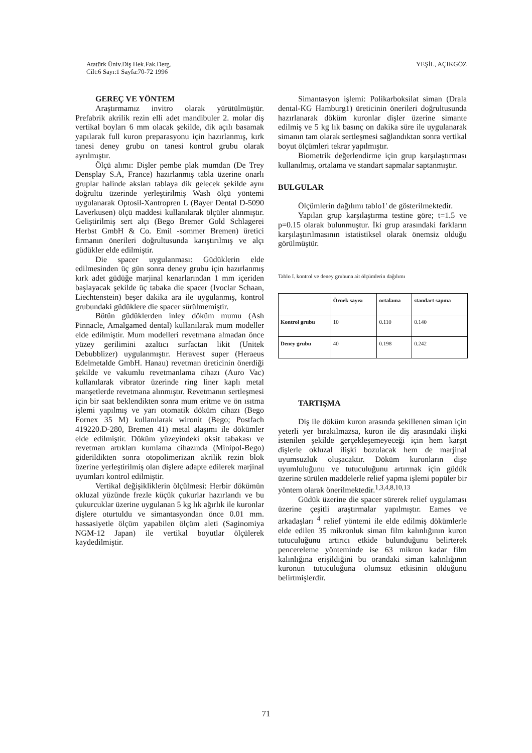Atatürk Üniv.Diş Hek.Fak.Derg.
Cilt:6 Sayı:1 Sayfa:70-72 1996
YEŞİL, AÇIKGÖZ
GEREÇ VE YÖNTEM
Araştırmamız invitro olarak yürütülmüştür. Prefabrik akrilik rezin elli adet mandibuler 2. molar diş vertikal boyları 6 mm olacak şekilde, dik açılı basamak yapılarak full kuron preparasyonu için hazırlanmış, kırk tanesi deney grubu on tanesi kontrol grubu olarak ayrılmıştır.
Ölçü alımı: Dişler pembe plak mumdan (De Trey Densplay S.A, France) hazırlanmış tabla üzerine onarlı gruplar halinde aksları tablaya dik gelecek şekilde aynı doğrultu üzerinde yerleştirilmiş Wash ölçü yöntemi uygulanarak Optosil-Xantropren L (Bayer Dental D-5090 Laverkusen) ölçü maddesi kullanılarak ölçüler alınmıştır. Geliştirilmiş sert alçı (Bego Bremer Gold Schlagerei Herbst GmbH & Co. Emil -sommer Bremen) üretici firmanın önerileri doğrultusunda karıştırılmış ve alçı güdükler elde edilmiştir.
Die spacer uygulanması: Güdüklerin elde edilmesinden üç gün sonra deney grubu için hazırlanmış kırk adet güdüğe marjinal kenarlarından 1 mm içeriden başlayacak şekilde üç tabaka die spacer (Ivoclar Schaan, Liechtenstein) beşer dakika ara ile uygulanmış, kontrol grubundaki güdüklere die spacer sürülmemiştir.
Bütün güdüklerden inley döküm mumu (Ash Pinnacle, Amalgamed dental) kullanılarak mum modeller elde edilmiştir. Mum modelleri revetmana almadan önce yüzey gerilimini azaltıcı surfactan likit (Unitek Debubblizer) uygulanmıştır. Heravest super (Heraeus Edelmetalde GmbH. Hanau) revetman üreticinin önerdiği şekilde ve vakumlu revetmanlama cihazı (Auro Vac) kullanılarak vibrator üzerinde ring liner kaplı metal manşetlerde revetmana alınmıştır. Revetmanın sertleşmesi için bir saat beklendikten sonra mum eritme ve ön ısıtma işlemi yapılmış ve yarı otomatik döküm cihazı (Bego Fornex 35 M) kullanılarak wironit (Bego; Postfach 419220.D-280, Bremen 41) metal alaşımı ile dökümler elde edilmiştir. Döküm yüzeyindeki oksit tabakası ve revetman artıkları kumlama cihazında (Minipol-Bego) giderildikten sonra otopolimerizan akrilik rezin blok üzerine yerleştirilmiş olan dişlere adapte edilerek marjinal uyumları kontrol edilmiştir.
Vertikal değişikliklerin ölçülmesi: Herbir dökümün okluzal yüzünde frezle küçük çukurlar hazırlandı ve bu çukurcuklar üzerine uygulanan 5 kg lık ağırlık ile kuronlar dişlere oturtuldu ve simantasyondan önce 0.01 mm. hassasiyetle ölçüm yapabilen ölçüm aleti (Saginomiya NGM-12 Japan) ile vertikal boyutlar ölçülerek kaydedilmiştir.
Simantasyon işlemi: Polikarboksilat siman (Drala dental-KG Hamburg1) üreticinin önerileri doğrultusunda hazırlanarak döküm kuronlar dişler üzerine simante edilmiş ve 5 kg lık basınç on dakika süre ile uygulanarak simanın tam olarak sertleşmesi sağlandıktan sonra vertikal boyut ölçümleri tekrar yapılmıştır.
Biometrik değerlendirme için grup karşılaştırması kullanılmış, ortalama ve standart sapmalar saptanmıştır.
BULGULAR
Ölçümlerin dağılımı tablo1' de gösterilmektedir.
Yapılan grup karşılaştırma testine göre; t=1.5 ve p=0.15 olarak bulunmuştur. İki grup arasındaki farkların karşılaştırılmasının istatistiksel olarak önemsiz olduğu görülmüştür.
Tablo I. kontrol ve deney grubuna ait ölçümlerin dağılımı
| | Örnek sayısı | ortalama | standart sapma |
| --- | --- | --- | --- |
| Kontrol grubu | 10 | 0.110 | 0.140 |
| Deney grubu | 40 | 0.198 | 0.242 |
TARTIŞMA
Diş ile döküm kuron arasında şekillenen siman için yeterli yer bırakılmazsa, kuron ile diş arasındaki ilişki istenilen şekilde gerçekleşemeyeceği için hem karşıt dişlerle okluzal ilişki bozulacak hem de marjinal uyumsuzluk oluşacaktır. Döküm kuronların dişe uyumluluğunu ve tutuculuğunu artırmak için güdük üzerine sürülen maddelerle relief yapma işlemi popüler bir yöntem olarak önerilmektedir.<sup>1,3,4,8,10,13</sup>
Güdük üzerine die spacer sürerek relief uygulaması üzerine çeşitli araştırmalar yapılmıştır. Eames ve arkadaşları <sup>4</sup> relief yöntemi ile elde edilmiş dökümlerle elde edilen 35 mikronluk siman film kalınlığının kuron tutuculuğunu artırıcı etkide bulunduğunu belirterek pencereleme yönteminde ise 63 mikron kadar film kalınlığına erişildiğini bu orandaki siman kalınlığının kuronun tutuculuğuna olumsuz etkisinin olduğunu belirtmişlerdir.
71